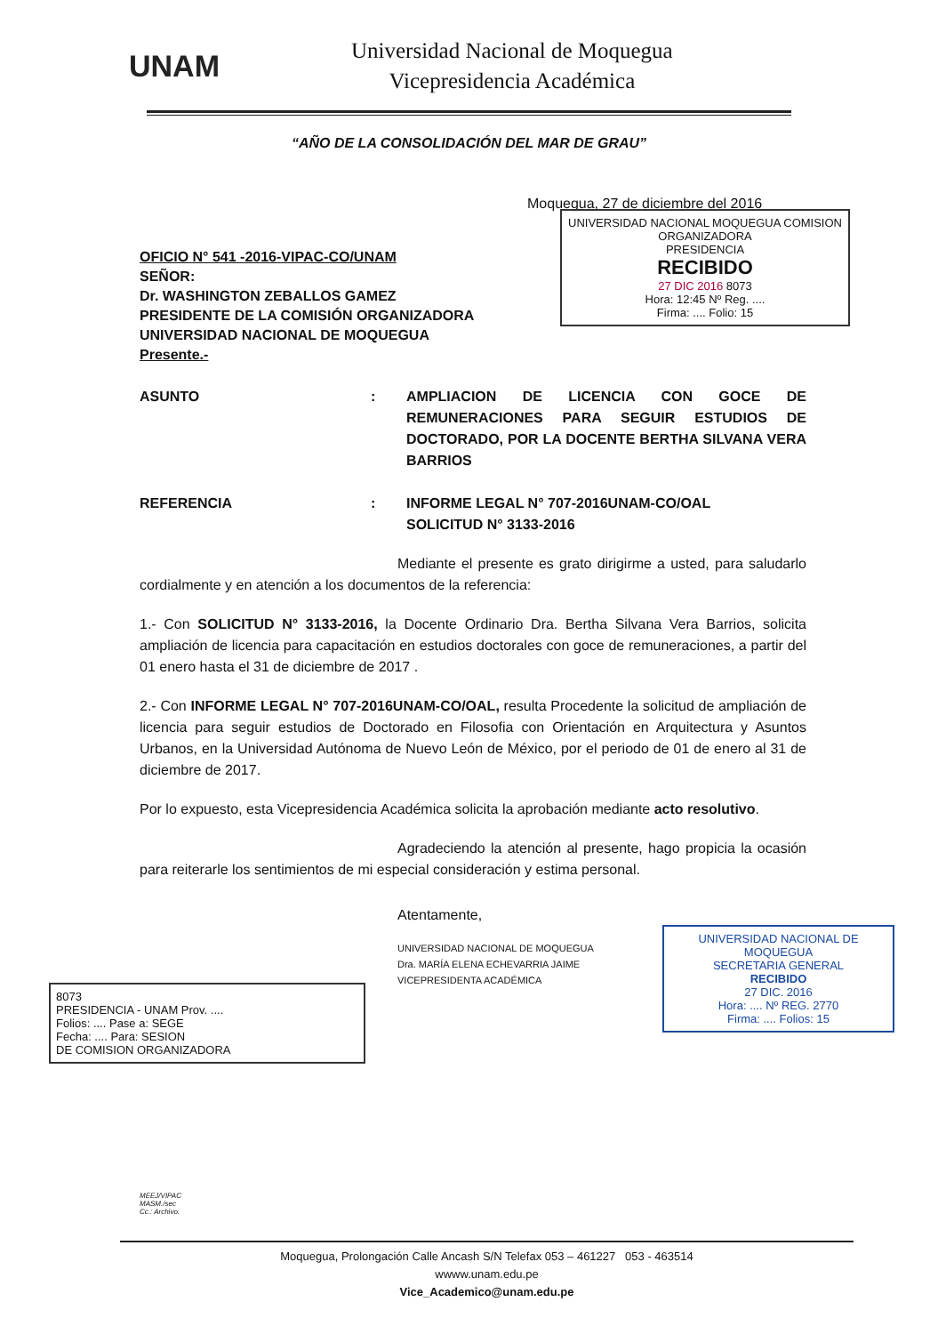UNAM
Universidad Nacional de Moquegua
Vicepresidencia Académica
“AÑO DE LA CONSOLIDACIÓN DEL MAR DE GRAU”
Moquegua, 27 de diciembre del 2016
OFICIO N° 541 -2016-VIPAC-CO/UNAM
SEÑOR:
Dr. WASHINGTON ZEBALLOS GAMEZ
PRESIDENTE DE LA COMISIÓN ORGANIZADORA
UNIVERSIDAD NACIONAL DE MOQUEGUA
Presente.-
ASUNTO : AMPLIACION DE LICENCIA CON GOCE DE REMUNERACIONES PARA SEGUIR ESTUDIOS DE DOCTORADO, POR LA DOCENTE BERTHA SILVANA VERA BARRIOS
REFERENCIA : INFORME LEGAL N° 707-2016UNAM-CO/OAL
SOLICITUD N° 3133-2016
Mediante el presente es grato dirigirme a usted, para saludarlo cordialmente y en atención a los documentos de la referencia:
1.- Con SOLICITUD N° 3133-2016, la Docente Ordinario Dra. Bertha Silvana Vera Barrios, solicita ampliación de licencia para capacitación en estudios doctorales con goce de remuneraciones, a partir del 01 enero hasta el 31 de diciembre de 2017 .
2.- Con INFORME LEGAL N° 707-2016UNAM-CO/OAL, resulta Procedente la solicitud de ampliación de licencia para seguir estudios de Doctorado en Filosofia con Orientación en Arquitectura y Asuntos Urbanos, en la Universidad Autónoma de Nuevo León de México, por el periodo de 01 de enero al 31 de diciembre de 2017.
Por lo expuesto, esta Vicepresidencia Académica solicita la aprobación mediante acto resolutivo.
Agradeciendo la atención al presente, hago propicia la ocasión para reiterarle los sentimientos de mi especial consideración y estima personal.
Atentamente,
UNIVERSIDAD NACIONAL DE MOQUEGUA
Dra. MARÍA ELENA ECHEVARRIA JAIME
VICEPRESIDENTA ACADÉMICA
UNIVERSIDAD NACIONAL MOQUEGUA COMISION ORGANIZADORA
PRESIDENCIA
RECIBIDO
27 DIC 2016 8073
Hora: 12:45 Nº Reg. ....
Firma: .... Folio: 15
UNIVERSIDAD NACIONAL DE MOQUEGUA
SECRETARIA GENERAL
RECIBIDO
27 DIC. 2016
Hora: .... Nº REG. 2770
Firma: .... Folios: 15
8073
PRESIDENCIA - UNAM Prov. ....
Folios: .... Pase a: SEGE
Fecha: .... Para: SESION
DE COMISION ORGANIZADORA
MEEJ/VIPAC
MASM./sec
Cc.: Archivo.
Moquegua, Prolongación Calle Ancash S/N Telefax 053 – 461227 053 - 463514
wwww.unam.edu.pe
Vice_Academico@unam.edu.pe